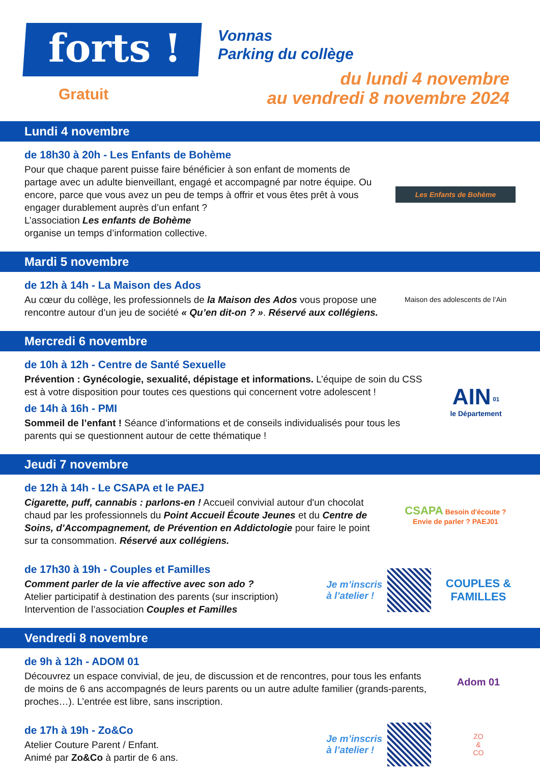forts !
Gratuit
Vonnas
Parking du collège
du lundi 4 novembre
au vendredi 8 novembre 2024
Lundi 4 novembre
de 18h30 à 20h - Les Enfants de Bohème
Pour que chaque parent puisse faire bénéficier à son enfant de moments de partage avec un adulte bienveillant, engagé et accompagné par notre équipe. Ou encore, parce que vous avez un peu de temps à offrir et vous êtes prêt à vous engager durablement auprès d’un enfant ?
L’association Les enfants de Bohème
organise un temps d’information collective.
Les Enfants de Bohème
Mardi 5 novembre
de 12h à 14h - La Maison des Ados
Au cœur du collège, les professionnels de la Maison des Ados vous propose une rencontre autour d’un jeu de société « Qu’en dit-on ? ». Réservé aux collégiens.
Maison des adolescents de l’Ain
Mercredi 6 novembre
de 10h à 12h - Centre de Santé Sexuelle
Prévention : Gynécologie, sexualité, dépistage et informations. L’équipe de soin du CSS est à votre disposition pour toutes ces questions qui concernent votre adolescent !
de 14h à 16h - PMI
Sommeil de l’enfant ! Séance d’informations et de conseils individualisés pour tous les parents qui se questionnent autour de cette thématique !
AIN <sup>01</sup>
le Département
Jeudi 7 novembre
de 12h à 14h - Le CSAPA et le PAEJ
Cigarette, puff, cannabis : parlons-en ! Accueil convivial autour d'un chocolat chaud par les professionnels du Point Accueil Écoute Jeunes et du Centre de Soins, d'Accompagnement, de Prévention en Addictologie pour faire le point sur ta consommation. Réservé aux collégiens.
CSAPA Besoin d'écoute ? Envie de parler ? PAEJ01
de 17h30 à 19h - Couples et Familles
Comment parler de la vie affective avec son ado ?
Atelier participatif à destination des parents (sur inscription)
Intervention de l’association Couples et Familles
Je m’inscris
à l’atelier !
COUPLES & FAMILLES
Vendredi 8 novembre
de 9h à 12h - ADOM 01
Découvrez un espace convivial, de jeu, de discussion et de rencontres, pour tous les enfants de moins de 6 ans accompagnés de leurs parents ou un autre adulte familier (grands-parents, proches…). L’entrée est libre, sans inscription.
Adom 01
de 17h à 19h - Zo&Co
Atelier Couture Parent / Enfant.
Animé par Zo&Co à partir de 6 ans.
Je m’inscris
à l’atelier !
ZO
&
CO